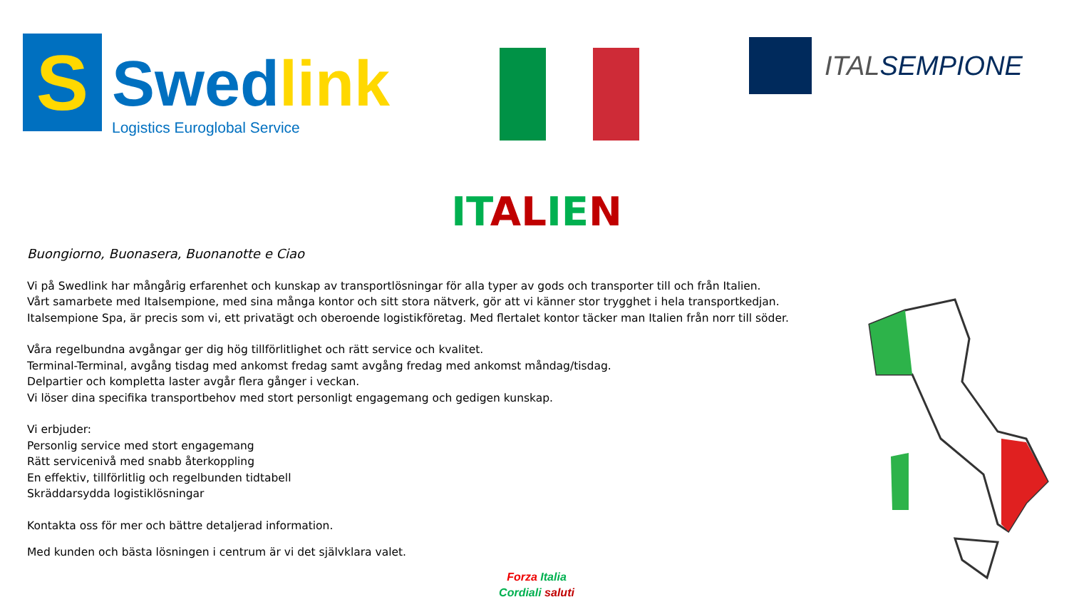S
Swed link
Logistics Euroglobal Service
ITALSEMPIONE
IT AL IE N
Buongiorno, Buonasera, Buonanotte e Ciao
Vi på Swedlink har mångårig erfarenhet och kunskap av transportlösningar för alla typer av gods och transporter till och från Italien.
Vårt samarbete med Italsempione, med sina många kontor och sitt stora nätverk, gör att vi känner stor trygghet i hela transportkedjan.
Italsempione Spa, är precis som vi, ett privatägt och oberoende logistikföretag. Med flertalet kontor täcker man Italien från norr till söder.
Våra regelbundna avgångar ger dig hög tillförlitlighet och rätt service och kvalitet.
Terminal-Terminal, avgång tisdag med ankomst fredag samt avgång fredag med ankomst måndag/tisdag.
Delpartier och kompletta laster avgår flera gånger i veckan.
Vi löser dina specifika transportbehov med stort personligt engagemang och gedigen kunskap.
Vi erbjuder:
Personlig service med stort engagemang
Rätt servicenivå med snabb återkoppling
En effektiv, tillförlitlig och regelbunden tidtabell
Skräddarsydda logistiklösningar
Kontakta oss för mer och bättre detaljerad information.
Med kunden och bästa lösningen i centrum är vi det självklara valet.
Forza Italia
Cordiali saluti